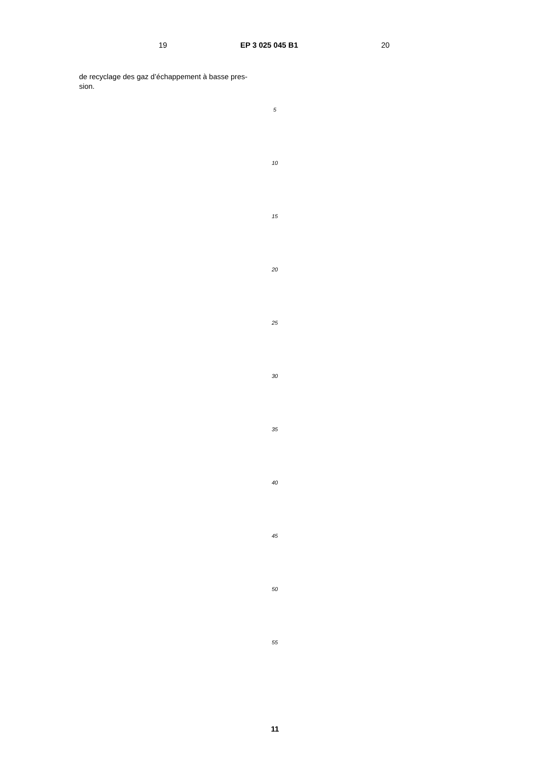19 EP 3 025 045 B1 20
de recyclage des gaz d’échappement à basse pres-
sion.
5
10
15
20
25
30
35
40
45
50
55
11